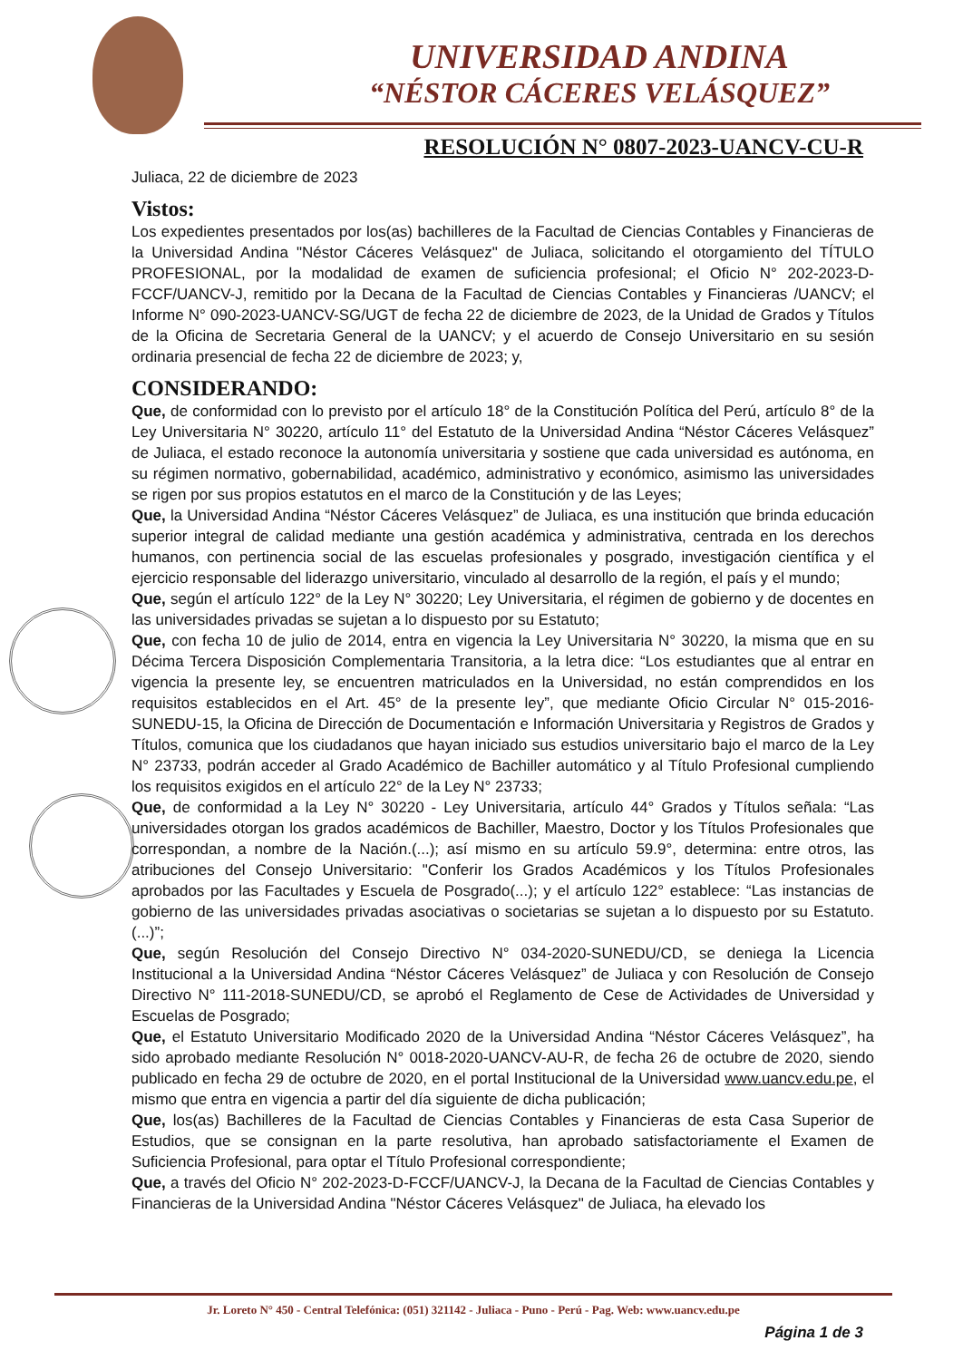UNIVERSIDAD ANDINA
“NÉSTOR CÁCERES VELÁSQUEZ”
RESOLUCIÓN N° 0807-2023-UANCV-CU-R
Juliaca, 22 de diciembre de 2023
Vistos:
Los expedientes presentados por los(as) bachilleres de la Facultad de Ciencias Contables y Financieras de la Universidad Andina "Néstor Cáceres Velásquez" de Juliaca, solicitando el otorgamiento del TÍTULO PROFESIONAL, por la modalidad de examen de suficiencia profesional; el Oficio N° 202-2023-D-FCCF/UANCV-J, remitido por la Decana de la Facultad de Ciencias Contables y Financieras /UANCV; el Informe N° 090-2023-UANCV-SG/UGT de fecha 22 de diciembre de 2023, de la Unidad de Grados y Títulos de la Oficina de Secretaria General de la UANCV; y el acuerdo de Consejo Universitario en su sesión ordinaria presencial de fecha 22 de diciembre de 2023; y,
CONSIDERANDO:
Que, de conformidad con lo previsto por el artículo 18° de la Constitución Política del Perú, artículo 8° de la Ley Universitaria N° 30220, artículo 11° del Estatuto de la Universidad Andina “Néstor Cáceres Velásquez” de Juliaca, el estado reconoce la autonomía universitaria y sostiene que cada universidad es autónoma, en su régimen normativo, gobernabilidad, académico, administrativo y económico, asimismo las universidades se rigen por sus propios estatutos en el marco de la Constitución y de las Leyes;
Que, la Universidad Andina “Néstor Cáceres Velásquez” de Juliaca, es una institución que brinda educación superior integral de calidad mediante una gestión académica y administrativa, centrada en los derechos humanos, con pertinencia social de las escuelas profesionales y posgrado, investigación científica y el ejercicio responsable del liderazgo universitario, vinculado al desarrollo de la región, el país y el mundo;
Que, según el artículo 122° de la Ley N° 30220; Ley Universitaria, el régimen de gobierno y de docentes en las universidades privadas se sujetan a lo dispuesto por su Estatuto;
Que, con fecha 10 de julio de 2014, entra en vigencia la Ley Universitaria N° 30220, la misma que en su Décima Tercera Disposición Complementaria Transitoria, a la letra dice: “Los estudiantes que al entrar en vigencia la presente ley, se encuentren matriculados en la Universidad, no están comprendidos en los requisitos establecidos en el Art. 45° de la presente ley”, que mediante Oficio Circular N° 015-2016-SUNEDU-15, la Oficina de Dirección de Documentación e Información Universitaria y Registros de Grados y Títulos, comunica que los ciudadanos que hayan iniciado sus estudios universitario bajo el marco de la Ley N° 23733, podrán acceder al Grado Académico de Bachiller automático y al Título Profesional cumpliendo los requisitos exigidos en el artículo 22° de la Ley N° 23733;
Que, de conformidad a la Ley N° 30220 - Ley Universitaria, artículo 44° Grados y Títulos señala: “Las universidades otorgan los grados académicos de Bachiller, Maestro, Doctor y los Títulos Profesionales que correspondan, a nombre de la Nación.(...); así mismo en su artículo 59.9°, determina: entre otros, las atribuciones del Consejo Universitario: "Conferir los Grados Académicos y los Títulos Profesionales aprobados por las Facultades y Escuela de Posgrado(...); y el artículo 122° establece: “Las instancias de gobierno de las universidades privadas asociativas o societarias se sujetan a lo dispuesto por su Estatuto.(...)”;
Que, según Resolución del Consejo Directivo N° 034-2020-SUNEDU/CD, se deniega la Licencia Institucional a la Universidad Andina “Néstor Cáceres Velásquez” de Juliaca y con Resolución de Consejo Directivo N° 111-2018-SUNEDU/CD, se aprobó el Reglamento de Cese de Actividades de Universidad y Escuelas de Posgrado;
Que, el Estatuto Universitario Modificado 2020 de la Universidad Andina “Néstor Cáceres Velásquez”, ha sido aprobado mediante Resolución N° 0018-2020-UANCV-AU-R, de fecha 26 de octubre de 2020, siendo publicado en fecha 29 de octubre de 2020, en el portal Institucional de la Universidad www.uancv.edu.pe, el mismo que entra en vigencia a partir del día siguiente de dicha publicación;
Que, los(as) Bachilleres de la Facultad de Ciencias Contables y Financieras de esta Casa Superior de Estudios, que se consignan en la parte resolutiva, han aprobado satisfactoriamente el Examen de Suficiencia Profesional, para optar el Título Profesional correspondiente;
Que, a través del Oficio N° 202-2023-D-FCCF/UANCV-J, la Decana de la Facultad de Ciencias Contables y Financieras de la Universidad Andina "Néstor Cáceres Velásquez" de Juliaca, ha elevado los
Jr. Loreto N° 450 - Central Telefónica: (051) 321142 - Juliaca - Puno - Perú - Pag. Web: www.uancv.edu.pe
Página 1 de 3